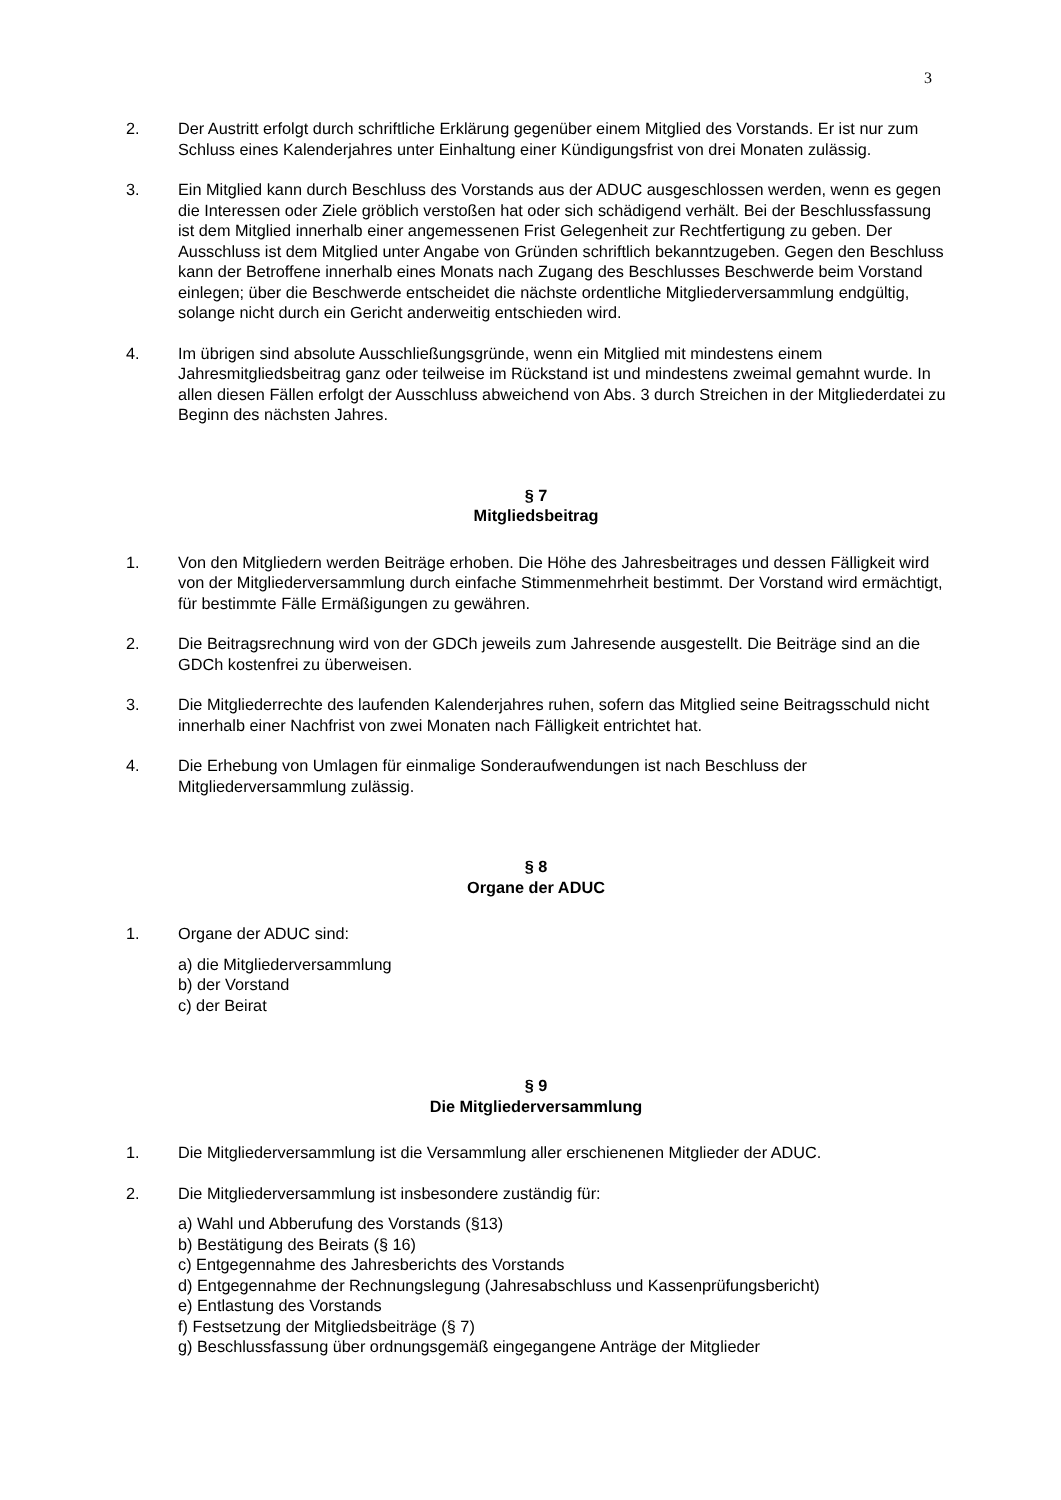3
2. Der Austritt erfolgt durch schriftliche Erklärung gegenüber einem Mitglied des Vorstands. Er ist nur zum Schluss eines Kalenderjahres unter Einhaltung einer Kündigungsfrist von drei Monaten zulässig.
3. Ein Mitglied kann durch Beschluss des Vorstands aus der ADUC ausgeschlossen werden, wenn es gegen die Interessen oder Ziele gröblich verstoßen hat oder sich schädigend verhält. Bei der Beschlussfassung ist dem Mitglied innerhalb einer angemessenen Frist Gelegenheit zur Rechtfertigung zu geben. Der Ausschluss ist dem Mitglied unter Angabe von Gründen schriftlich bekanntzugeben. Gegen den Beschluss kann der Betroffene innerhalb eines Monats nach Zugang des Beschlusses Beschwerde beim Vorstand einlegen; über die Beschwerde entscheidet die nächste ordentliche Mitgliederversammlung endgültig, solange nicht durch ein Gericht anderweitig entschieden wird.
4. Im übrigen sind absolute Ausschließungsgründe, wenn ein Mitglied mit mindestens einem Jahresmitgliedsbeitrag ganz oder teilweise im Rückstand ist und mindestens zweimal gemahnt wurde. In allen diesen Fällen erfolgt der Ausschluss abweichend von Abs. 3 durch Streichen in der Mitgliederdatei zu Beginn des nächsten Jahres.
§ 7
Mitgliedsbeitrag
1. Von den Mitgliedern werden Beiträge erhoben. Die Höhe des Jahresbeitrages und dessen Fälligkeit wird von der Mitgliederversammlung durch einfache Stimmenmehrheit bestimmt. Der Vorstand wird ermächtigt, für bestimmte Fälle Ermäßigungen zu gewähren.
2. Die Beitragsrechnung wird von der GDCh jeweils zum Jahresende ausgestellt. Die Beiträge sind an die GDCh kostenfrei zu überweisen.
3. Die Mitgliederrechte des laufenden Kalenderjahres ruhen, sofern das Mitglied seine Beitragsschuld nicht innerhalb einer Nachfrist von zwei Monaten nach Fälligkeit entrichtet hat.
4. Die Erhebung von Umlagen für einmalige Sonderaufwendungen ist nach Beschluss der Mitgliederversammlung zulässig.
§ 8
Organe der ADUC
1. Organe der ADUC sind:
a) die Mitgliederversammlung
b) der Vorstand
c) der Beirat
§ 9
Die Mitgliederversammlung
1. Die Mitgliederversammlung ist die Versammlung aller erschienenen Mitglieder der ADUC.
2. Die Mitgliederversammlung ist insbesondere zuständig für:
a) Wahl und Abberufung des Vorstands (§13)
b) Bestätigung des Beirats (§ 16)
c) Entgegennahme des Jahresberichts des Vorstands
d) Entgegennahme der Rechnungslegung (Jahresabschluss und Kassenprüfungsbericht)
e) Entlastung des Vorstands
f) Festsetzung der Mitgliedsbeiträge (§ 7)
g) Beschlussfassung über ordnungsgemäß eingegangene Anträge der Mitglieder